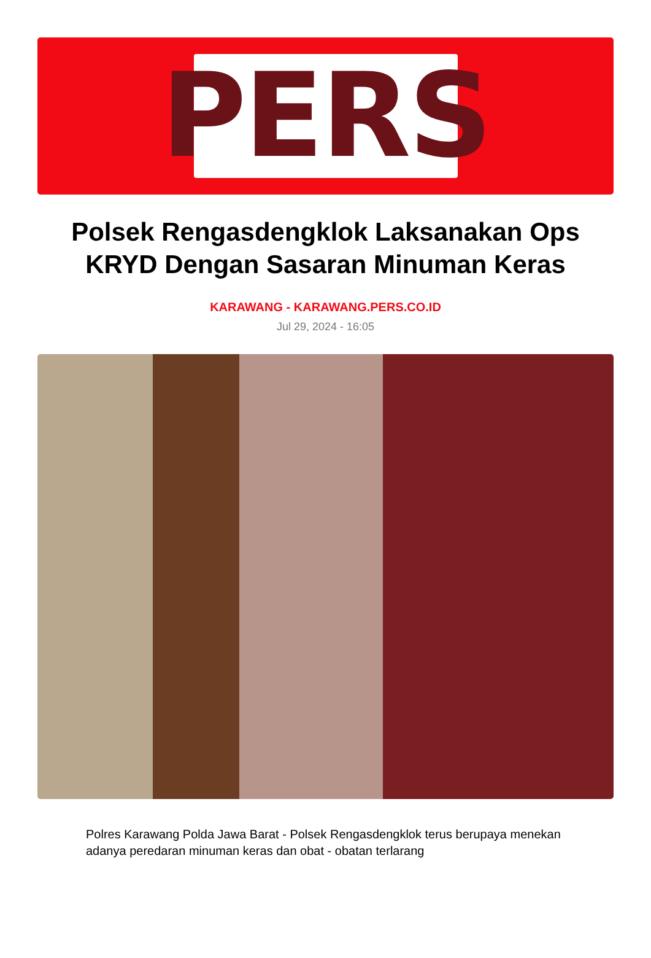PERS
Polsek Rengasdengklok Laksanakan Ops KRYD Dengan Sasaran Minuman Keras
KARAWANG - KARAWANG.PERS.CO.ID
Jul 29, 2024 - 16:05
Polres Karawang Polda Jawa Barat - Polsek Rengasdengklok terus berupaya menekan adanya peredaran minuman keras dan obat - obatan terlarang